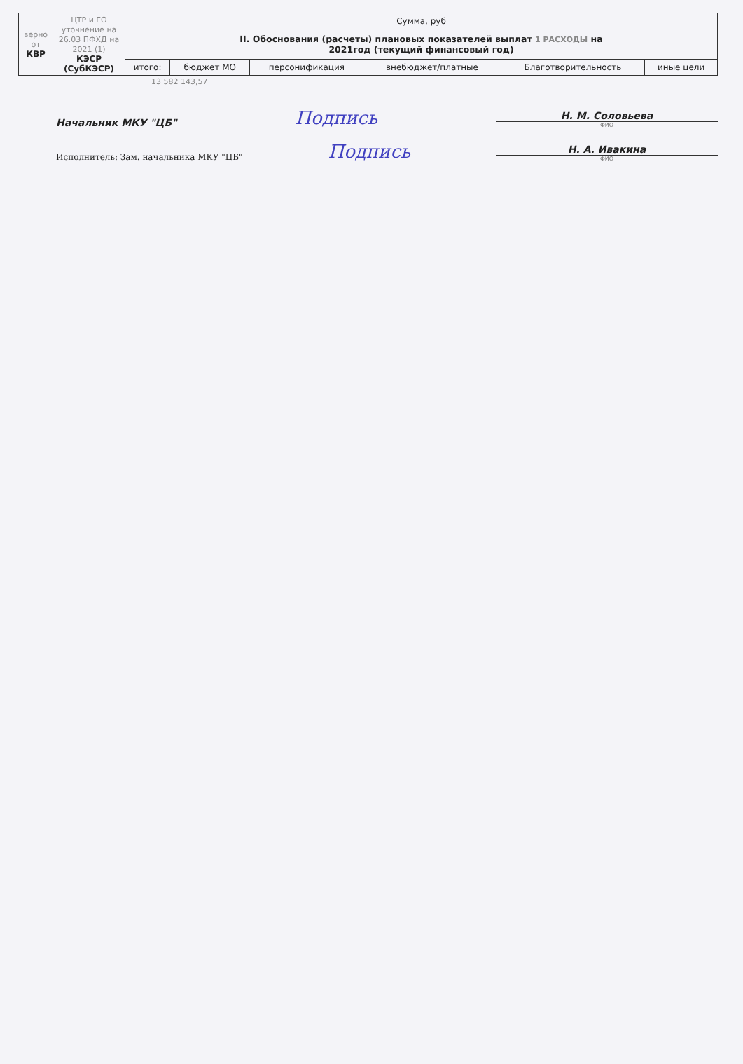| верно от КВР | ЦТР и ГО уточнение на 26.03 ПФХД на 2021 (1) КЭСР (СубКЭСР) | Сумма, руб | | | | | |
| | | II. Обоснования (расчеты) плановых показателей выплат 1 РАСХОДЫ на 2021год (текущий финансовый год) | | | | | |
| | | итого: | бюджет МО | персонификация | внебюджет/платные | Благотворительность | иные цели |
13 582 143,57
Начальник МКУ "ЦБ" Подпись
Н. М. Соловьева
ФИО
Исполнитель: Зам. начальника МКУ "ЦБ" Подпись
Н. А. Ивакина
ФИО